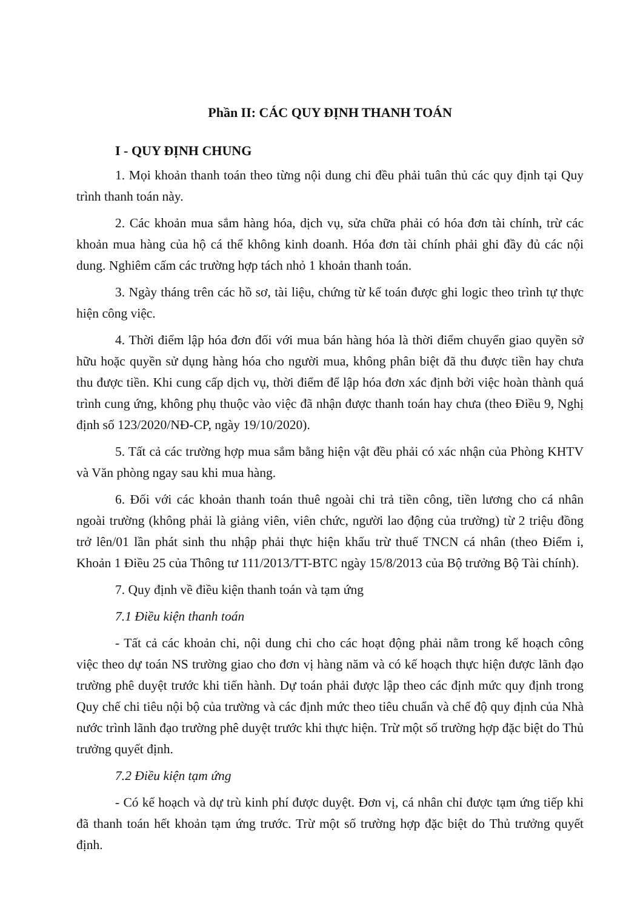Phần II: CÁC QUY ĐỊNH THANH TOÁN
I - QUY ĐỊNH CHUNG
1. Mọi khoản thanh toán theo từng nội dung chi đều phải tuân thủ các quy định tại Quy trình thanh toán này.
2. Các khoản mua sắm hàng hóa, dịch vụ, sửa chữa phải có hóa đơn tài chính, trừ các khoản mua hàng của hộ cá thể không kinh doanh. Hóa đơn tài chính phải ghi đầy đủ các nội dung. Nghiêm cấm các trường hợp tách nhỏ 1 khoản thanh toán.
3. Ngày tháng trên các hồ sơ, tài liệu, chứng từ kế toán được ghi logic theo trình tự thực hiện công việc.
4. Thời điểm lập hóa đơn đối với mua bán hàng hóa là thời điểm chuyển giao quyền sở hữu hoặc quyền sử dụng hàng hóa cho người mua, không phân biệt đã thu được tiền hay chưa thu được tiền. Khi cung cấp dịch vụ, thời điểm để lập hóa đơn xác định bởi việc hoàn thành quá trình cung ứng, không phụ thuộc vào việc đã nhận được thanh toán hay chưa (theo Điều 9, Nghị định số 123/2020/NĐ-CP, ngày 19/10/2020).
5. Tất cả các trường hợp mua sắm bằng hiện vật đều phải có xác nhận của Phòng KHTV và Văn phòng ngay sau khi mua hàng.
6. Đối với các khoản thanh toán thuê ngoài chi trả tiền công, tiền lương cho cá nhân ngoài trường (không phải là giảng viên, viên chức, người lao động của trường) từ 2 triệu đồng trở lên/01 lần phát sinh thu nhập phải thực hiện khấu trừ thuế TNCN cá nhân (theo Điểm i, Khoản 1 Điều 25 của Thông tư 111/2013/TT-BTC ngày 15/8/2013 của Bộ trưởng Bộ Tài chính).
7. Quy định về điều kiện thanh toán và tạm ứng
7.1 Điều kiện thanh toán
- Tất cả các khoản chi, nội dung chi cho các hoạt động phải nằm trong kế hoạch công việc theo dự toán NS trường giao cho đơn vị hàng năm và có kế hoạch thực hiện được lãnh đạo trường phê duyệt trước khi tiến hành. Dự toán phải được lập theo các định mức quy định trong Quy chế chi tiêu nội bộ của trường và các định mức theo tiêu chuẩn và chế độ quy định của Nhà nước trình lãnh đạo trường phê duyệt trước khi thực hiện. Trừ một số trường hợp đặc biệt do Thủ trưởng quyết định.
7.2 Điều kiện tạm ứng
- Có kế hoạch và dự trù kinh phí được duyệt. Đơn vị, cá nhân chỉ được tạm ứng tiếp khi đã thanh toán hết khoản tạm ứng trước. Trừ một số trường hợp đặc biệt do Thủ trưởng quyết định.